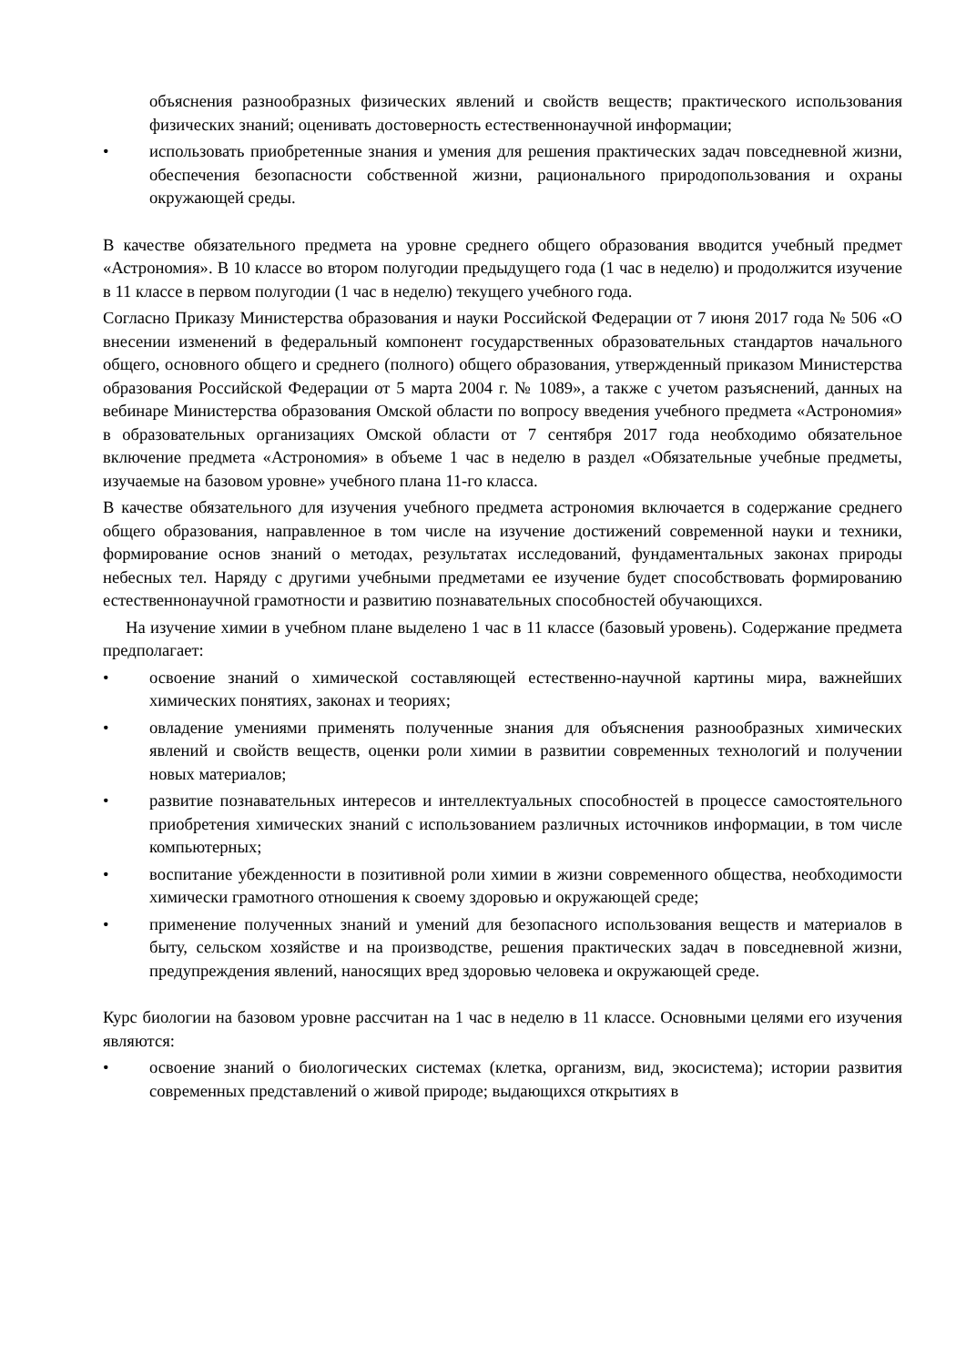объяснения разнообразных физических явлений и свойств веществ; практического использования физических знаний; оценивать достоверность естественнонаучной информации;
• использовать приобретенные знания и умения для решения практических задач повседневной жизни, обеспечения безопасности собственной жизни, рационального природопользования и охраны окружающей среды.
В качестве обязательного предмета на уровне среднего общего образования вводится учебный предмет «Астрономия». В 10 классе во втором полугодии предыдущего года (1 час в неделю) и продолжится изучение в 11 классе в первом полугодии (1 час в неделю) текущего учебного года.
Согласно Приказу Министерства образования и науки Российской Федерации от 7 июня 2017 года № 506 «О внесении изменений в федеральный компонент государственных образовательных стандартов начального общего, основного общего и среднего (полного) общего образования, утвержденный приказом Министерства образования Российской Федерации от 5 марта 2004 г. № 1089», а также с учетом разъяснений, данных на вебинаре Министерства образования Омской области по вопросу введения учебного предмета «Астрономия» в образовательных организациях Омской области от 7 сентября 2017 года необходимо обязательное включение предмета «Астрономия» в объеме 1 час в неделю в раздел «Обязательные учебные предметы, изучаемые на базовом уровне» учебного плана 11-го класса.
В качестве обязательного для изучения учебного предмета астрономия включается в содержание среднего общего образования, направленное в том числе на изучение достижений современной науки и техники, формирование основ знаний о методах, результатах исследований, фундаментальных законах природы небесных тел. Наряду с другими учебными предметами ее изучение будет способствовать формированию естественнонаучной грамотности и развитию познавательных способностей обучающихся.
На изучение химии в учебном плане выделено 1 час в 11 классе (базовый уровень). Содержание предмета предполагает:
• освоение знаний о химической составляющей естественно-научной картины мира, важнейших химических понятиях, законах и теориях;
• овладение умениями применять полученные знания для объяснения разнообразных химических явлений и свойств веществ, оценки роли химии в развитии современных технологий и получении новых материалов;
• развитие познавательных интересов и интеллектуальных способностей в процессе самостоятельного приобретения химических знаний с использованием различных источников информации, в том числе компьютерных;
• воспитание убежденности в позитивной роли химии в жизни современного общества, необходимости химически грамотного отношения к своему здоровью и окружающей среде;
• применение полученных знаний и умений для безопасного использования веществ и материалов в быту, сельском хозяйстве и на производстве, решения практических задач в повседневной жизни, предупреждения явлений, наносящих вред здоровью человека и окружающей среде.
Курс биологии на базовом уровне рассчитан на 1 час в неделю в 11 классе. Основными целями его изучения являются:
• освоение знаний о биологических системах (клетка, организм, вид, экосистема); истории развития современных представлений о живой природе; выдающихся открытиях в